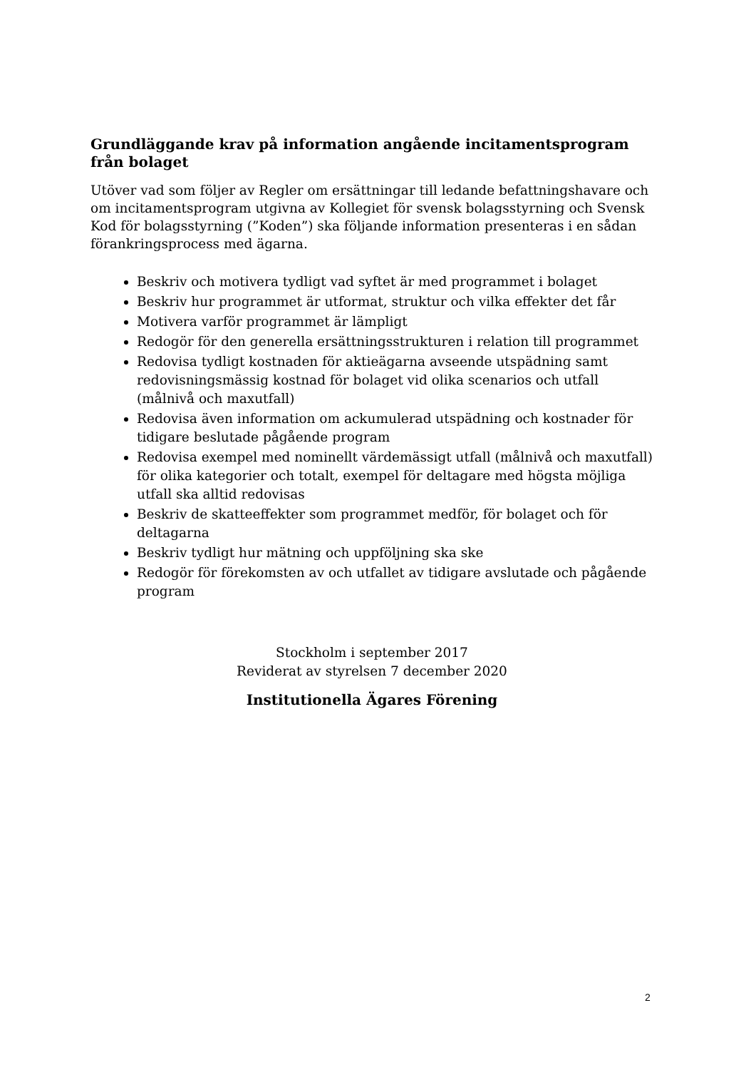Grundläggande krav på information angående incitamentsprogram från bolaget
Utöver vad som följer av Regler om ersättningar till ledande befattningshavare och om incitamentsprogram utgivna av Kollegiet för svensk bolagsstyrning och Svensk Kod för bolagsstyrning (”Koden”) ska följande information presenteras i en sådan förankringsprocess med ägarna.
Beskriv och motivera tydligt vad syftet är med programmet i bolaget
Beskriv hur programmet är utformat, struktur och vilka effekter det får
Motivera varför programmet är lämpligt
Redogör för den generella ersättningsstrukturen i relation till programmet
Redovisa tydligt kostnaden för aktieägarna avseende utspädning samt redovisningsmässig kostnad för bolaget vid olika scenarios och utfall (målnivå och maxutfall)
Redovisa även information om ackumulerad utspädning och kostnader för tidigare beslutade pågående program
Redovisa exempel med nominellt värdemässigt utfall (målnivå och maxutfall) för olika kategorier och totalt, exempel för deltagare med högsta möjliga utfall ska alltid redovisas
Beskriv de skatteeffekter som programmet medför, för bolaget och för deltagarna
Beskriv tydligt hur mätning och uppföljning ska ske
Redogör för förekomsten av och utfallet av tidigare avslutade och pågående program
Stockholm i september 2017
Reviderat av styrelsen 7 december 2020
Institutionella Ägares Förening
2